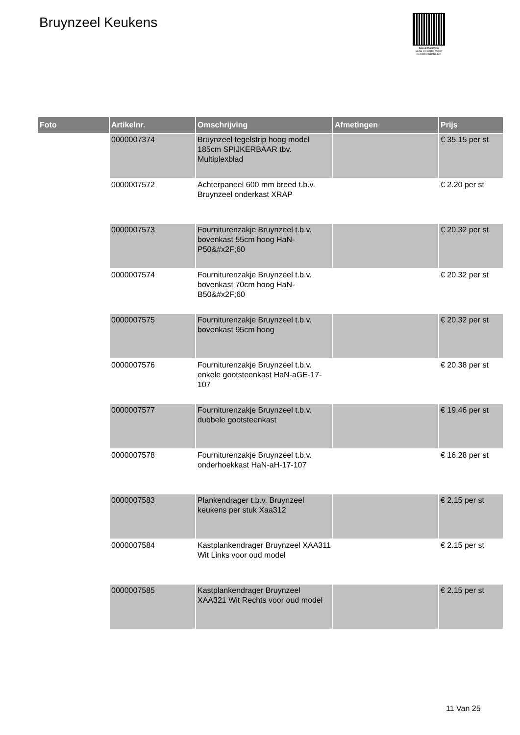Bruynzeel Keukens
PALLETSERVICE
SCAN QR-CODE VOOR
RETOURFORMULIER
| Foto | Artikelnr. | Omschrijving | Afmetingen | Prijs |
| --- | --- | --- | --- | --- |
| | 0000007374 | Bruynzeel tegelstrip hoog model 185cm SPIJKERBAAR tbv. Multiplexblad | | € 35.15 per st |
| | 0000007572 | Achterpaneel 600 mm breed t.b.v. Bruynzeel onderkast XRAP | | € 2.20 per st |
| | 0000007573 | Fourniturenzakje Bruynzeel t.b.v. bovenkast 55cm hoog HaN-P50&#x2F;60 | | € 20.32 per st |
| | 0000007574 | Fourniturenzakje Bruynzeel t.b.v. bovenkast 70cm hoog HaN-B50&#x2F;60 | | € 20.32 per st |
| | 0000007575 | Fourniturenzakje Bruynzeel t.b.v. bovenkast 95cm hoog | | € 20.32 per st |
| | 0000007576 | Fourniturenzakje Bruynzeel t.b.v. enkele gootsteenkast HaN-aGE-17-107 | | € 20.38 per st |
| | 0000007577 | Fourniturenzakje Bruynzeel t.b.v. dubbele gootsteenkast | | € 19.46 per st |
| | 0000007578 | Fourniturenzakje Bruynzeel t.b.v. onderhoekkast HaN-aH-17-107 | | € 16.28 per st |
| | 0000007583 | Plankendrager t.b.v. Bruynzeel keukens per stuk Xaa312 | | € 2.15 per st |
| | 0000007584 | Kastplankendrager Bruynzeel XAA311 Wit Links voor oud model | | € 2.15 per st |
| | 0000007585 | Kastplankendrager Bruynzeel XAA321 Wit Rechts voor oud model | | € 2.15 per st |
11 Van 25